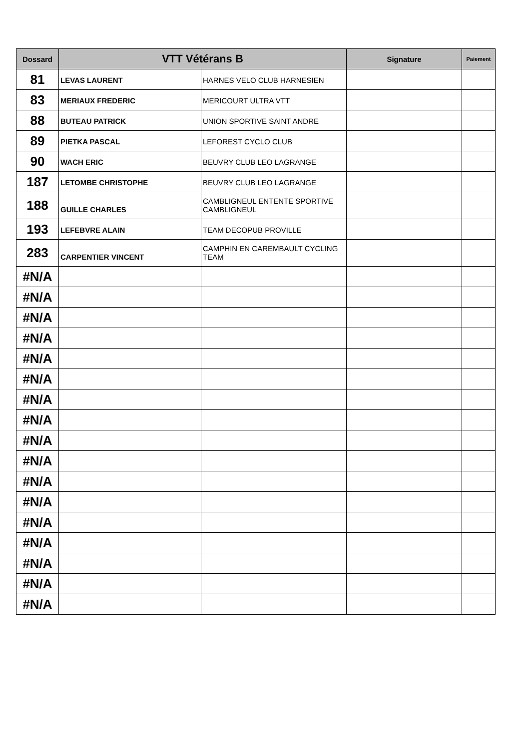| Dossard | VTT Vétérans B | | Signature | Paiement |
| --- | --- | --- | --- | --- |
| 81 | LEVAS LAURENT | HARNES VELO CLUB HARNESIEN | | |
| 83 | MERIAUX FREDERIC | MERICOURT ULTRA VTT | | |
| 88 | BUTEAU PATRICK | UNION SPORTIVE SAINT ANDRE | | |
| 89 | PIETKA PASCAL | LEFOREST CYCLO CLUB | | |
| 90 | WACH ERIC | BEUVRY CLUB LEO LAGRANGE | | |
| 187 | LETOMBE CHRISTOPHE | BEUVRY CLUB LEO LAGRANGE | | |
| 188 | GUILLE CHARLES | CAMBLIGNEUL ENTENTE SPORTIVE CAMBLIGNEUL | | |
| 193 | LEFEBVRE ALAIN | TEAM DECOPUB PROVILLE | | |
| 283 | CARPENTIER VINCENT | CAMPHIN EN CAREMBAULT CYCLING TEAM | | |
| #N/A | | | | |
| #N/A | | | | |
| #N/A | | | | |
| #N/A | | | | |
| #N/A | | | | |
| #N/A | | | | |
| #N/A | | | | |
| #N/A | | | | |
| #N/A | | | | |
| #N/A | | | | |
| #N/A | | | | |
| #N/A | | | | |
| #N/A | | | | |
| #N/A | | | | |
| #N/A | | | | |
| #N/A | | | | |
| #N/A | | | | |